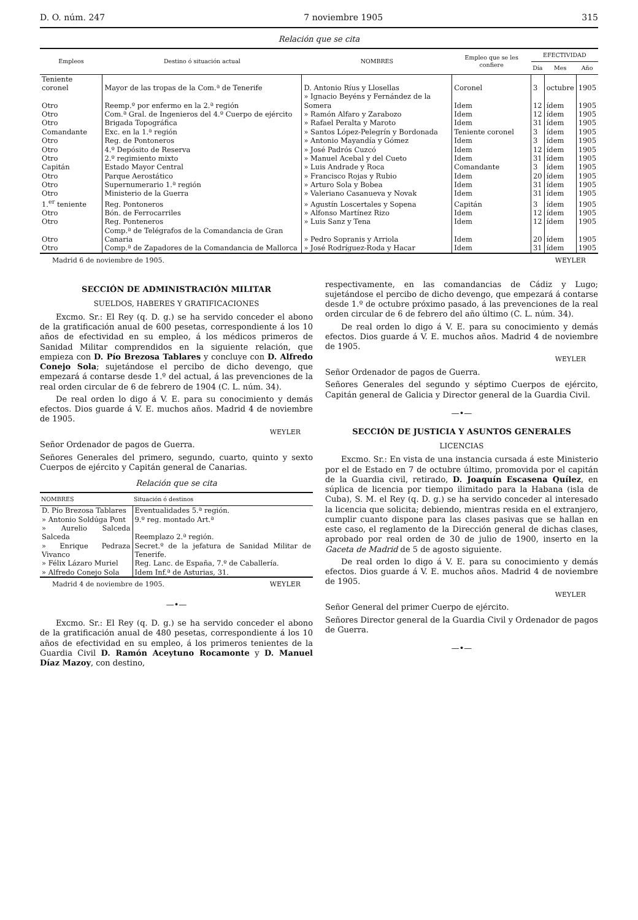D. O. núm. 247 7 noviembre 1905 315
Relación que se cita
| Empleos | Destino ó situación actual | NOMBRES | Empleo que se les confiere | EFECTIVIDAD | | |
| --- | --- | --- | --- | --- | --- | --- |
| | | | | Día | Mes | Año |
| Teniente coronel | Mayor de las tropas de la Com.ª de Tenerife | D. Antonio Ríus y Llosellas | Coronel | 3 | octubre | 1905 |
| Otro | Reemp.º por enfermo en la 2.ª región | » Ignacio Beyéns y Fernández de la Somera | Idem | 12 | ídem | 1905 |
| Otro | Com.ª Gral. de Ingenieros del 4.º Cuerpo de ejército | » Ramón Alfaro y Zarabozo | Idem | 12 | ídem | 1905 |
| Otro | Brigada Topográfica | » Rafael Peralta y Maroto | Idem | 31 | ídem | 1905 |
| Comandante | Exc. en la 1.ª región | » Santos López-Pelegrín y Bordonada | Teniente coronel | 3 | ídem | 1905 |
| Otro | Reg. de Pontoneros | » Antonio Mayandía y Gómez | Idem | 3 | ídem | 1905 |
| Otro | 4.º Depósito de Reserva | » José Padrós Cuzcó | Idem | 12 | ídem | 1905 |
| Otro | 2.º regimiento mixto | » Manuel Acebal y del Cueto | Idem | 31 | ídem | 1905 |
| Capitán | Estado Mayor Central | » Luis Andrade y Roca | Comandante | 3 | ídem | 1905 |
| Otro | Parque Aerostático | » Francisco Rojas y Rubio | Idem | 20 | ídem | 1905 |
| Otro | Supernumerario 1.ª región | » Arturo Sola y Bobea | Idem | 31 | ídem | 1905 |
| Otro | Ministerio de la Guerra | » Valeriano Casanueva y Novak | Idem | 31 | ídem | 1905 |
| 1.<sup>er</sup> teniente | Reg. Pontoneros | » Agustín Loscertales y Sopena | Capitán | 3 | ídem | 1905 |
| Otro | Bón. de Ferrocarriles | » Alfonso Martínez Rizo | Idem | 12 | ídem | 1905 |
| Otro | Reg. Ponteneros | » Luis Sanz y Tena | Idem | 12 | ídem | 1905 |
| Otro | Comp.ª de Telégrafos de la Comandancia de Gran Canaria | » Pedro Sopranis y Arriola | Idem | 20 | ídem | 1905 |
| Otro | Comp.ª de Zapadores de la Comandancia de Mallorca | » José Rodríguez-Roda y Hacar | Idem | 31 | ídem | 1905 |
Madrid 6 de noviembre de 1905. WEYLER
SECCIÓN DE ADMINISTRACIÓN MILITAR
SUELDOS, HABERES Y GRATIFICACIONES
Excmo. Sr.: El Rey (q. D. g.) se ha servido conceder el abono de la gratificación anual de 600 pesetas, correspondiente á los 10 años de efectividad en su empleo, á los médicos primeros de Sanidad Militar comprendidos en la siguiente relación, que empieza con D. Pío Brezosa Tablares y concluye con D. Alfredo Conejo Sola; sujetándose el percibo de dicho devengo, que empezará á contarse desde 1.º del actual, á las prevenciones de la real orden circular de 6 de febrero de 1904 (C. L. núm. 34).
De real orden lo digo á V. E. para su conocimiento y demás efectos. Dios guarde á V. E. muchos años. Madrid 4 de noviembre de 1905.
WEYLER
Señor Ordenador de pagos de Guerra.
Señores Generales del primero, segundo, cuarto, quinto y sexto Cuerpos de ejército y Capitán general de Canarias.
Relación que se cita
| NOMBRES | Situación ó destinos |
| --- | --- |
| D. Pío Brezosa Tablares | Eventualidades 5.ª región. |
| » Antonio Soldúga Pont | 9.º reg. montado Art.ª |
| » Aurelio Salceda Salceda | Reemplazo 2.ª región. |
| » Enrique Pedraza Vivanco | Secret.º de la jefatura de Sanidad Militar de Tenerife. |
| » Félix Lázaro Muriel | Reg. Lanc. de España, 7.º de Caballería. |
| » Alfredo Conejo Sola | Idem Inf.ª de Asturias, 31. |
Madrid 4 de noviembre de 1905. WEYLER
—•—
Excmo. Sr.: El Rey (q. D. g.) se ha servido conceder el abono de la gratificación anual de 480 pesetas, correspondiente á los 10 años de efectividad en su empleo, á los primeros tenientes de la Guardia Civil D. Ramón Aceytuno Rocamonte y D. Manuel Díaz Mazoy, con destino,
respectivamente, en las comandancias de Cádiz y Lugo; sujetándose el percibo de dicho devengo, que empezará á contarse desde 1.º de octubre próximo pasado, á las prevenciones de la real orden circular de 6 de febrero del año último (C. L. núm. 34).
De real orden lo digo á V. E. para su conocimiento y demás efectos. Dios guarde á V. E. muchos años. Madrid 4 de noviembre de 1905.
WEYLER
Señor Ordenador de pagos de Guerra.
Señores Generales del segundo y séptimo Cuerpos de ejército, Capitán general de Galicia y Director general de la Guardia Civil.
—•—
SECCIÓN DE JUSTICIA Y ASUNTOS GENERALES
LICENCIAS
Excmo. Sr.: En vista de una instancia cursada á este Ministerio por el de Estado en 7 de octubre último, promovida por el capitán de la Guardia civil, retirado, D. Joaquín Escasena Quílez, en súplica de licencia por tiempo ilimitado para la Habana (isla de Cuba), S. M. el Rey (q. D. g.) se ha servido conceder al interesado la licencia que solicita; debiendo, mientras resida en el extranjero, cumplir cuanto dispone para las clases pasivas que se hallan en este caso, el reglamento de la Dirección general de dichas clases, aprobado por real orden de 30 de julio de 1900, inserto en la Gaceta de Madrid de 5 de agosto siguiente.
De real orden lo digo á V. E. para su conocimiento y demás efectos. Dios guarde á V. E. muchos años. Madrid 4 de noviembre de 1905.
WEYLER
Señor General del primer Cuerpo de ejército.
Señores Director general de la Guardia Civil y Ordenador de pagos de Guerra.
—•—